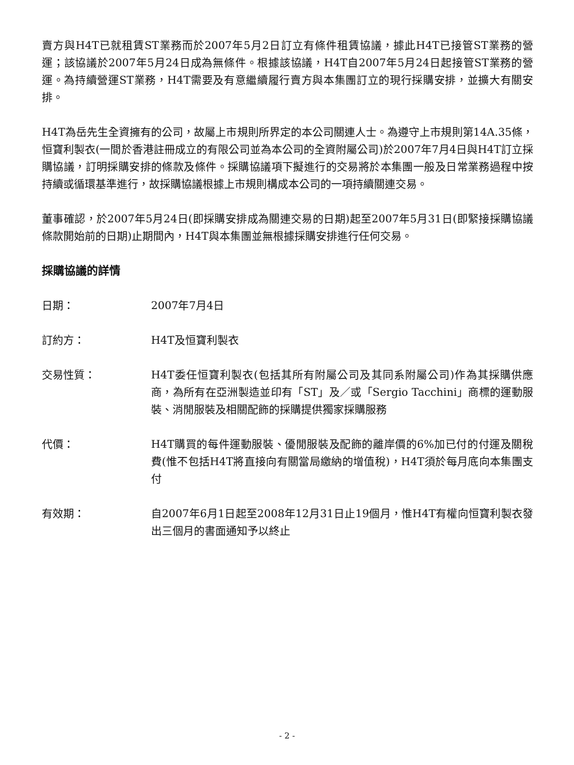賣方與H4T已就租賃ST業務而於2007年5月2日訂立有條件租賃協議，據此H4T已接管ST業務的營運；該協議於2007年5月24日成為無條件。根據該協議，H4T自2007年5月24日起接管ST業務的營運。為持續營運ST業務，H4T需要及有意繼續履行賣方與本集團訂立的現行採購安排，並擴大有關安排。
H4T為岳先生全資擁有的公司，故屬上市規則所界定的本公司關連人士。為遵守上市規則第14A.35條，恒寶利製衣(一間於香港註冊成立的有限公司並為本公司的全資附屬公司)於2007年7月4日與H4T訂立採購協議，訂明採購安排的條款及條件。採購協議項下擬進行的交易將於本集團一般及日常業務過程中按持續或循環基準進行，故採購協議根據上市規則構成本公司的一項持續關連交易。
董事確認，於2007年5月24日(即採購安排成為關連交易的日期)起至2007年5月31日(即緊接採購協議條款開始前的日期)止期間內，H4T與本集團並無根據採購安排進行任何交易。
採購協議的詳情
日期： 2007年7月4日
訂約方： H4T及恒寶利製衣
交易性質： H4T委任恒寶利製衣(包括其所有附屬公司及其同系附屬公司)作為其採購供應商，為所有在亞洲製造並印有「ST」及／或「Sergio Tacchini」商標的運動服裝、消閒服裝及相關配飾的採購提供獨家採購服務
代價： H4T購買的每件運動服裝、優閒服裝及配飾的離岸價的6%加已付的付運及關稅費(惟不包括H4T將直接向有關當局繳納的增值稅)，H4T須於每月底向本集團支付
有效期： 自2007年6月1日起至2008年12月31日止19個月，惟H4T有權向恒寶利製衣發出三個月的書面通知予以終止
- 2 -